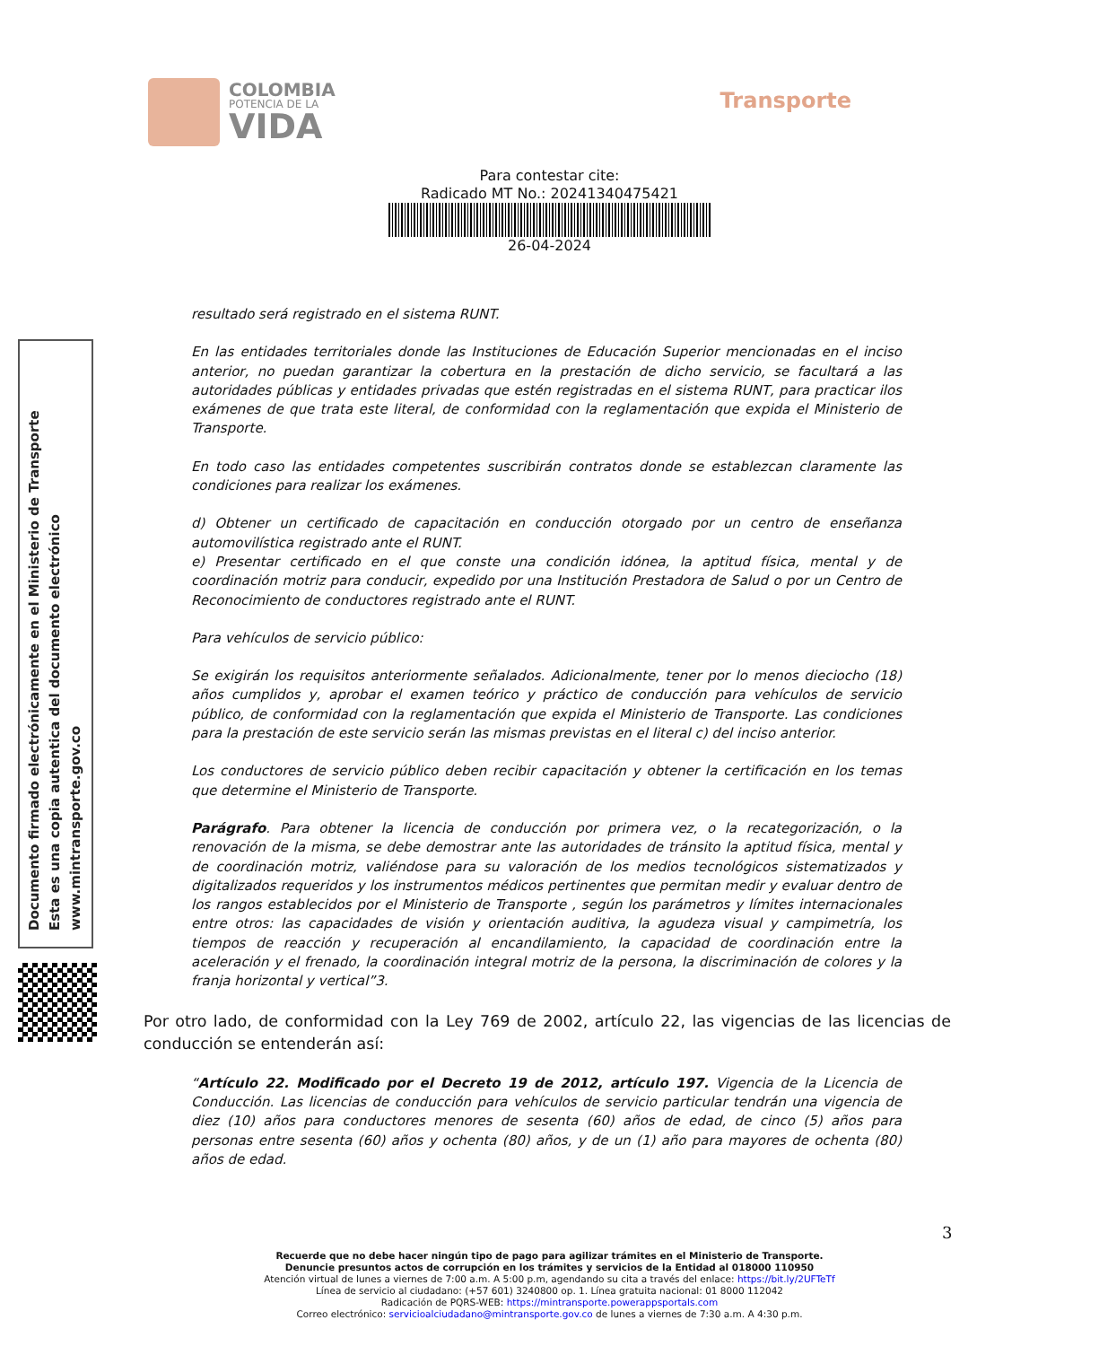COLOMBIA
POTENCIA DE LA
VIDA
Transporte
Para contestar cite:
Radicado MT No.: 20241340475421
26-04-2024
Documento firmado electrónicamente en el Ministerio de Transporte
Esta es una copia autentica del documento electrónico
www.mintransporte.gov.co
resultado será registrado en el sistema RUNT.
En las entidades territoriales donde las Instituciones de Educación Superior mencionadas en el inciso anterior, no puedan garantizar la cobertura en la prestación de dicho servicio, se facultará a las autoridades públicas y entidades privadas que estén registradas en el sistema RUNT, para practicar ilos exámenes de que trata este literal, de conformidad con la reglamentación que expida el Ministerio de Transporte.
En todo caso las entidades competentes suscribirán contratos donde se establezcan claramente las condiciones para realizar los exámenes.
d) Obtener un certificado de capacitación en conducción otorgado por un centro de enseñanza automovilística registrado ante el RUNT.
e) Presentar certificado en el que conste una condición idónea, la aptitud física, mental y de coordinación motriz para conducir, expedido por una Institución Prestadora de Salud o por un Centro de Reconocimiento de conductores registrado ante el RUNT.
Para vehículos de servicio público:
Se exigirán los requisitos anteriormente señalados. Adicionalmente, tener por lo menos dieciocho (18) años cumplidos y, aprobar el examen teórico y práctico de conducción para vehículos de servicio público, de conformidad con la reglamentación que expida el Ministerio de Transporte. Las condiciones para la prestación de este servicio serán las mismas previstas en el literal c) del inciso anterior.
Los conductores de servicio público deben recibir capacitación y obtener la certificación en los temas que determine el Ministerio de Transporte.
Parágrafo. Para obtener la licencia de conducción por primera vez, o la recategorización, o la renovación de la misma, se debe demostrar ante las autoridades de tránsito la aptitud física, mental y de coordinación motriz, valiéndose para su valoración de los medios tecnológicos sistematizados y digitalizados requeridos y los instrumentos médicos pertinentes que permitan medir y evaluar dentro de los rangos establecidos por el Ministerio de Transporte , según los parámetros y límites internacionales entre otros: las capacidades de visión y orientación auditiva, la agudeza visual y campimetría, los tiempos de reacción y recuperación al encandilamiento, la capacidad de coordinación entre la aceleración y el frenado, la coordinación integral motriz de la persona, la discriminación de colores y la franja horizontal y vertical”3.
Por otro lado, de conformidad con la Ley 769 de 2002, artículo 22, las vigencias de las licencias de conducción se entenderán así:
“Artículo 22. Modificado por el Decreto 19 de 2012, artículo 197. Vigencia de la Licencia de Conducción. Las licencias de conducción para vehículos de servicio particular tendrán una vigencia de diez (10) años para conductores menores de sesenta (60) años de edad, de cinco (5) años para personas entre sesenta (60) años y ochenta (80) años, y de un (1) año para mayores de ochenta (80) años de edad.
3
Recuerde que no debe hacer ningún tipo de pago para agilizar trámites en el Ministerio de Transporte.
Denuncie presuntos actos de corrupción en los trámites y servicios de la Entidad al 018000 110950
Atención virtual de lunes a viernes de 7:00 a.m. A 5:00 p.m, agendando su cita a través del enlace: https://bit.ly/2UFTeTf
Línea de servicio al ciudadano: (+57 601) 3240800 op. 1. Línea gratuita nacional: 01 8000 112042
Radicación de PQRS-WEB: https://mintransporte.powerappsportals.com
Correo electrónico: servicioalciudadano@mintransporte.gov.co de lunes a viernes de 7:30 a.m. A 4:30 p.m.